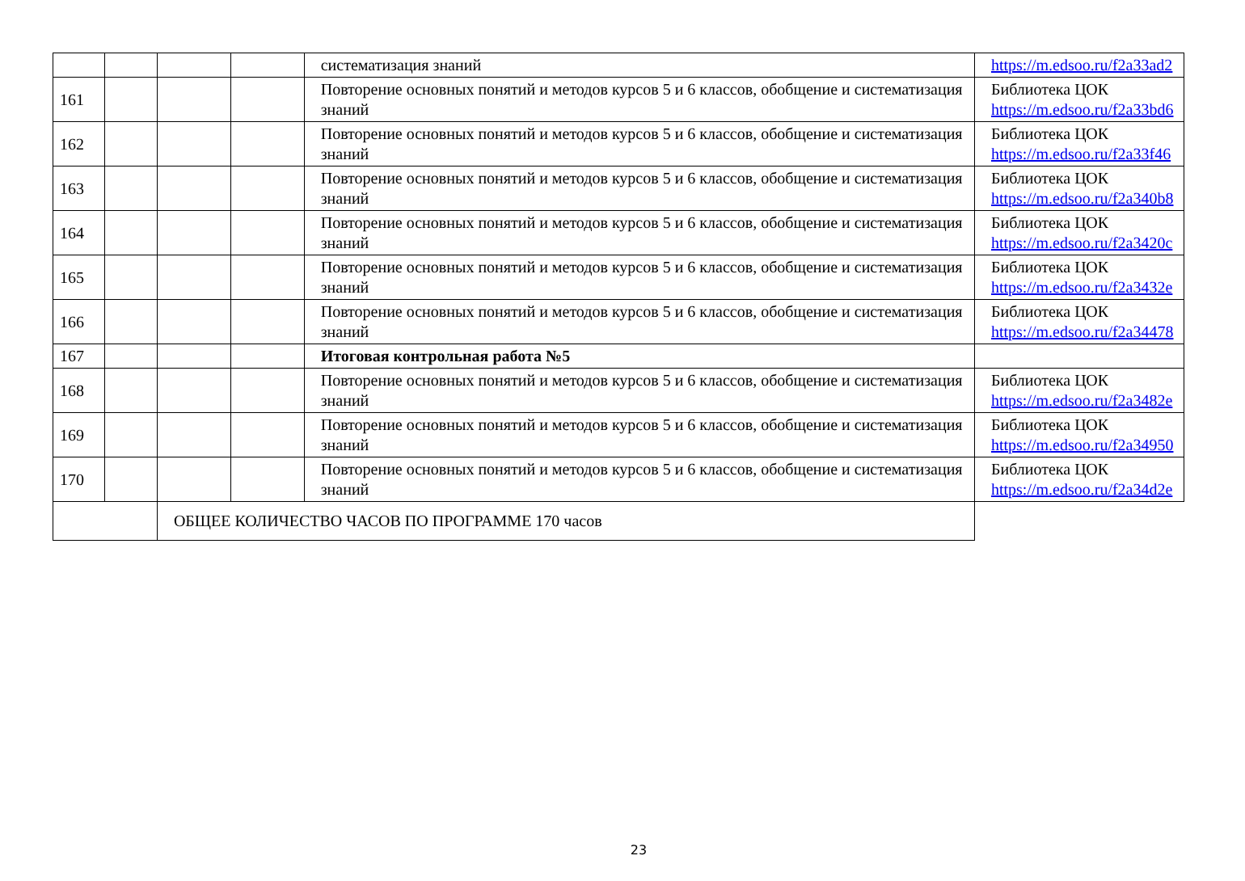| | | | | систематизация знаний | https://m.edsoo.ru/f2a33ad2 |
| 161 | | | | Повторение основных понятий и методов курсов 5 и 6 классов, обобщение и систематизация знаний | Библиотека ЦОК https://m.edsoo.ru/f2a33bd6 |
| 162 | | | | Повторение основных понятий и методов курсов 5 и 6 классов, обобщение и систематизация знаний | Библиотека ЦОК https://m.edsoo.ru/f2a33f46 |
| 163 | | | | Повторение основных понятий и методов курсов 5 и 6 классов, обобщение и систематизация знаний | Библиотека ЦОК https://m.edsoo.ru/f2a340b8 |
| 164 | | | | Повторение основных понятий и методов курсов 5 и 6 классов, обобщение и систематизация знаний | Библиотека ЦОК https://m.edsoo.ru/f2a3420c |
| 165 | | | | Повторение основных понятий и методов курсов 5 и 6 классов, обобщение и систематизация знаний | Библиотека ЦОК https://m.edsoo.ru/f2a3432e |
| 166 | | | | Повторение основных понятий и методов курсов 5 и 6 классов, обобщение и систематизация знаний | Библиотека ЦОК https://m.edsoo.ru/f2a34478 |
| 167 | | | | Итоговая контрольная работа №5 | |
| 168 | | | | Повторение основных понятий и методов курсов 5 и 6 классов, обобщение и систематизация знаний | Библиотека ЦОК https://m.edsoo.ru/f2a3482e |
| 169 | | | | Повторение основных понятий и методов курсов 5 и 6 классов, обобщение и систематизация знаний | Библиотека ЦОК https://m.edsoo.ru/f2a34950 |
| 170 | | | | Повторение основных понятий и методов курсов 5 и 6 классов, обобщение и систематизация знаний | Библиотека ЦОК https://m.edsoo.ru/f2a34d2e |
| | | ОБЩЕЕ КОЛИЧЕСТВО ЧАСОВ ПО ПРОГРАММЕ 170 часов | | | |
23